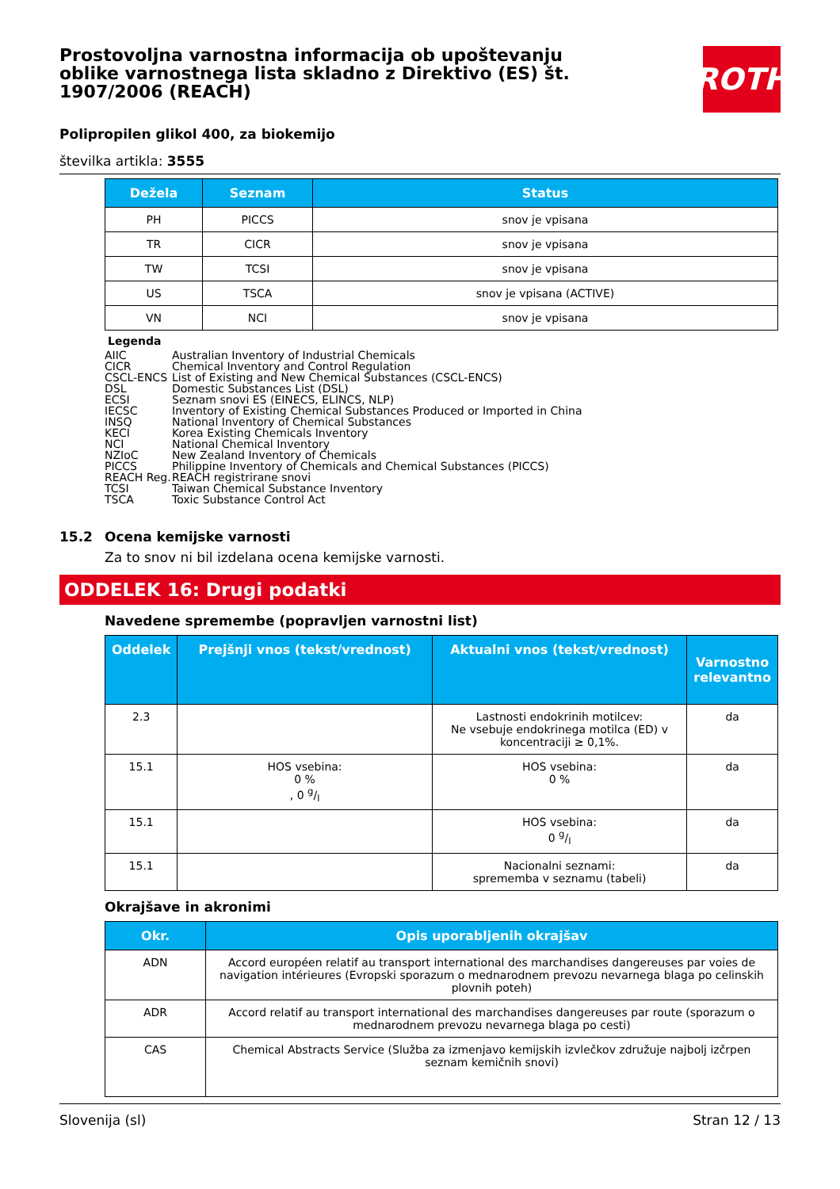Prostovoljna varnostna informacija ob upoštevanju oblike varnostnega lista skladno z Direktivo (ES) št. 1907/2006 (REACH)
ROTH
Polipropilen glikol 400, za biokemijo
številka artikla: 3555
| Dežela | Seznam | Status |
| --- | --- | --- |
| PH | PICCS | snov je vpisana |
| TR | CICR | snov je vpisana |
| TW | TCSI | snov je vpisana |
| US | TSCA | snov je vpisana (ACTIVE) |
| VN | NCI | snov je vpisana |
Legenda
AIIC Australian Inventory of Industrial Chemicals
CICR Chemical Inventory and Control Regulation
CSCL-ENCS List of Existing and New Chemical Substances (CSCL-ENCS)
DSL Domestic Substances List (DSL)
ECSI Seznam snovi ES (EINECS, ELINCS, NLP)
IECSC Inventory of Existing Chemical Substances Produced or Imported in China
INSQ National Inventory of Chemical Substances
KECI Korea Existing Chemicals Inventory
NCI National Chemical Inventory
NZIoC New Zealand Inventory of Chemicals
PICCS Philippine Inventory of Chemicals and Chemical Substances (PICCS)
REACH Reg. REACH registrirane snovi
TCSI Taiwan Chemical Substance Inventory
TSCA Toxic Substance Control Act
15.2 Ocena kemijske varnosti
Za to snov ni bil izdelana ocena kemijske varnosti.
ODDELEK 16: Drugi podatki
Navedene spremembe (popravljen varnostni list)
| Oddelek | Prejšnji vnos (tekst/vrednost) | Aktualni vnos (tekst/vrednost) | Varnostno relevantno |
| --- | --- | --- | --- |
| 2.3 | | Lastnosti endokrinih motilcev: Ne vsebuje endokrinega motilca (ED) v koncentraciji ≥ 0,1%. | da |
| 15.1 | HOS vsebina: 0 % , 0 g/l | HOS vsebina: 0 % | da |
| 15.1 | | HOS vsebina: 0 g/l | da |
| 15.1 | | Nacionalni seznami: sprememba v seznamu (tabeli) | da |
Okrajšave in akronimi
| Okr. | Opis uporabljenih okrajšav |
| --- | --- |
| ADN | Accord européen relatif au transport international des marchandises dangereuses par voies de navigation intérieures (Evropski sporazum o mednarodnem prevozu nevarnega blaga po celinskih plovnih poteh) |
| ADR | Accord relatif au transport international des marchandises dangereuses par route (sporazum o mednarodnem prevozu nevarnega blaga po cesti) |
| CAS | Chemical Abstracts Service (Služba za izmenjavo kemijskih izvlečkov združuje najbolj izčrpen seznam kemičnih snovi) |
Slovenija (sl) Stran 12 / 13